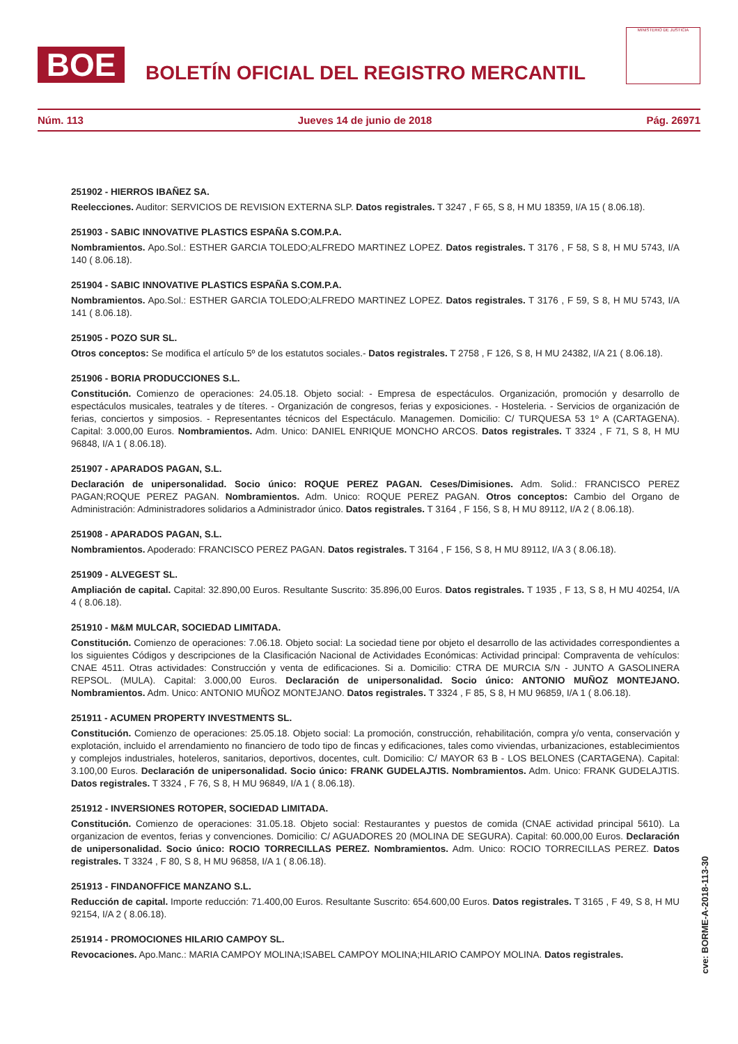BOE
BOLETÍN OFICIAL DEL REGISTRO MERCANTIL
MINISTERIO DE JUSTICIA
Núm. 113 Jueves 14 de junio de 2018 Pág. 26971
251902 - HIERROS IBAÑEZ SA.
Reelecciones. Auditor: SERVICIOS DE REVISION EXTERNA SLP. Datos registrales. T 3247 , F 65, S 8, H MU 18359, I/A 15 ( 8.06.18).
251903 - SABIC INNOVATIVE PLASTICS ESPAÑA S.COM.P.A.
Nombramientos. Apo.Sol.: ESTHER GARCIA TOLEDO;ALFREDO MARTINEZ LOPEZ. Datos registrales. T 3176 , F 58, S 8, H MU 5743, I/A 140 ( 8.06.18).
251904 - SABIC INNOVATIVE PLASTICS ESPAÑA S.COM.P.A.
Nombramientos. Apo.Sol.: ESTHER GARCIA TOLEDO;ALFREDO MARTINEZ LOPEZ. Datos registrales. T 3176 , F 59, S 8, H MU 5743, I/A 141 ( 8.06.18).
251905 - POZO SUR SL.
Otros conceptos: Se modifica el artículo 5º de los estatutos sociales.- Datos registrales. T 2758 , F 126, S 8, H MU 24382, I/A 21 ( 8.06.18).
251906 - BORIA PRODUCCIONES S.L.
Constitución. Comienzo de operaciones: 24.05.18. Objeto social: - Empresa de espectáculos. Organización, promoción y desarrollo de espectáculos musicales, teatrales y de títeres. - Organización de congresos, ferias y exposiciones. - Hosteleria. - Servicios de organización de ferias, conciertos y simposios. - Representantes técnicos del Espectáculo. Managemen. Domicilio: C/ TURQUESA 53 1º A (CARTAGENA). Capital: 3.000,00 Euros. Nombramientos. Adm. Unico: DANIEL ENRIQUE MONCHO ARCOS. Datos registrales. T 3324 , F 71, S 8, H MU 96848, I/A 1 ( 8.06.18).
251907 - APARADOS PAGAN, S.L.
Declaración de unipersonalidad. Socio único: ROQUE PEREZ PAGAN. Ceses/Dimisiones. Adm. Solid.: FRANCISCO PEREZ PAGAN;ROQUE PEREZ PAGAN. Nombramientos. Adm. Unico: ROQUE PEREZ PAGAN. Otros conceptos: Cambio del Organo de Administración: Administradores solidarios a Administrador único. Datos registrales. T 3164 , F 156, S 8, H MU 89112, I/A 2 ( 8.06.18).
251908 - APARADOS PAGAN, S.L.
Nombramientos. Apoderado: FRANCISCO PEREZ PAGAN. Datos registrales. T 3164 , F 156, S 8, H MU 89112, I/A 3 ( 8.06.18).
251909 - ALVEGEST SL.
Ampliación de capital. Capital: 32.890,00 Euros. Resultante Suscrito: 35.896,00 Euros. Datos registrales. T 1935 , F 13, S 8, H MU 40254, I/A 4 ( 8.06.18).
251910 - M&M MULCAR, SOCIEDAD LIMITADA.
Constitución. Comienzo de operaciones: 7.06.18. Objeto social: La sociedad tiene por objeto el desarrollo de las actividades correspondientes a los siguientes Códigos y descripciones de la Clasificación Nacional de Actividades Económicas: Actividad principal: Compraventa de vehículos: CNAE 4511. Otras actividades: Construcción y venta de edificaciones. Si a. Domicilio: CTRA DE MURCIA S/N - JUNTO A GASOLINERA REPSOL. (MULA). Capital: 3.000,00 Euros. Declaración de unipersonalidad. Socio único: ANTONIO MUÑOZ MONTEJANO. Nombramientos. Adm. Unico: ANTONIO MUÑOZ MONTEJANO. Datos registrales. T 3324 , F 85, S 8, H MU 96859, I/A 1 ( 8.06.18).
251911 - ACUMEN PROPERTY INVESTMENTS SL.
Constitución. Comienzo de operaciones: 25.05.18. Objeto social: La promoción, construcción, rehabilitación, compra y/o venta, conservación y explotación, incluido el arrendamiento no financiero de todo tipo de fincas y edificaciones, tales como viviendas, urbanizaciones, establecimientos y complejos industriales, hoteleros, sanitarios, deportivos, docentes, cult. Domicilio: C/ MAYOR 63 B - LOS BELONES (CARTAGENA). Capital: 3.100,00 Euros. Declaración de unipersonalidad. Socio único: FRANK GUDELAJTIS. Nombramientos. Adm. Unico: FRANK GUDELAJTIS. Datos registrales. T 3324 , F 76, S 8, H MU 96849, I/A 1 ( 8.06.18).
251912 - INVERSIONES ROTOPER, SOCIEDAD LIMITADA.
Constitución. Comienzo de operaciones: 31.05.18. Objeto social: Restaurantes y puestos de comida (CNAE actividad principal 5610). La organizacion de eventos, ferias y convenciones. Domicilio: C/ AGUADORES 20 (MOLINA DE SEGURA). Capital: 60.000,00 Euros. Declaración de unipersonalidad. Socio único: ROCIO TORRECILLAS PEREZ. Nombramientos. Adm. Unico: ROCIO TORRECILLAS PEREZ. Datos registrales. T 3324 , F 80, S 8, H MU 96858, I/A 1 ( 8.06.18).
251913 - FINDANOFFICE MANZANO S.L.
Reducción de capital. Importe reducción: 71.400,00 Euros. Resultante Suscrito: 654.600,00 Euros. Datos registrales. T 3165 , F 49, S 8, H MU 92154, I/A 2 ( 8.06.18).
251914 - PROMOCIONES HILARIO CAMPOY SL.
Revocaciones. Apo.Manc.: MARIA CAMPOY MOLINA;ISABEL CAMPOY MOLINA;HILARIO CAMPOY MOLINA. Datos registrales.
cve: BORME-A-2018-113-30